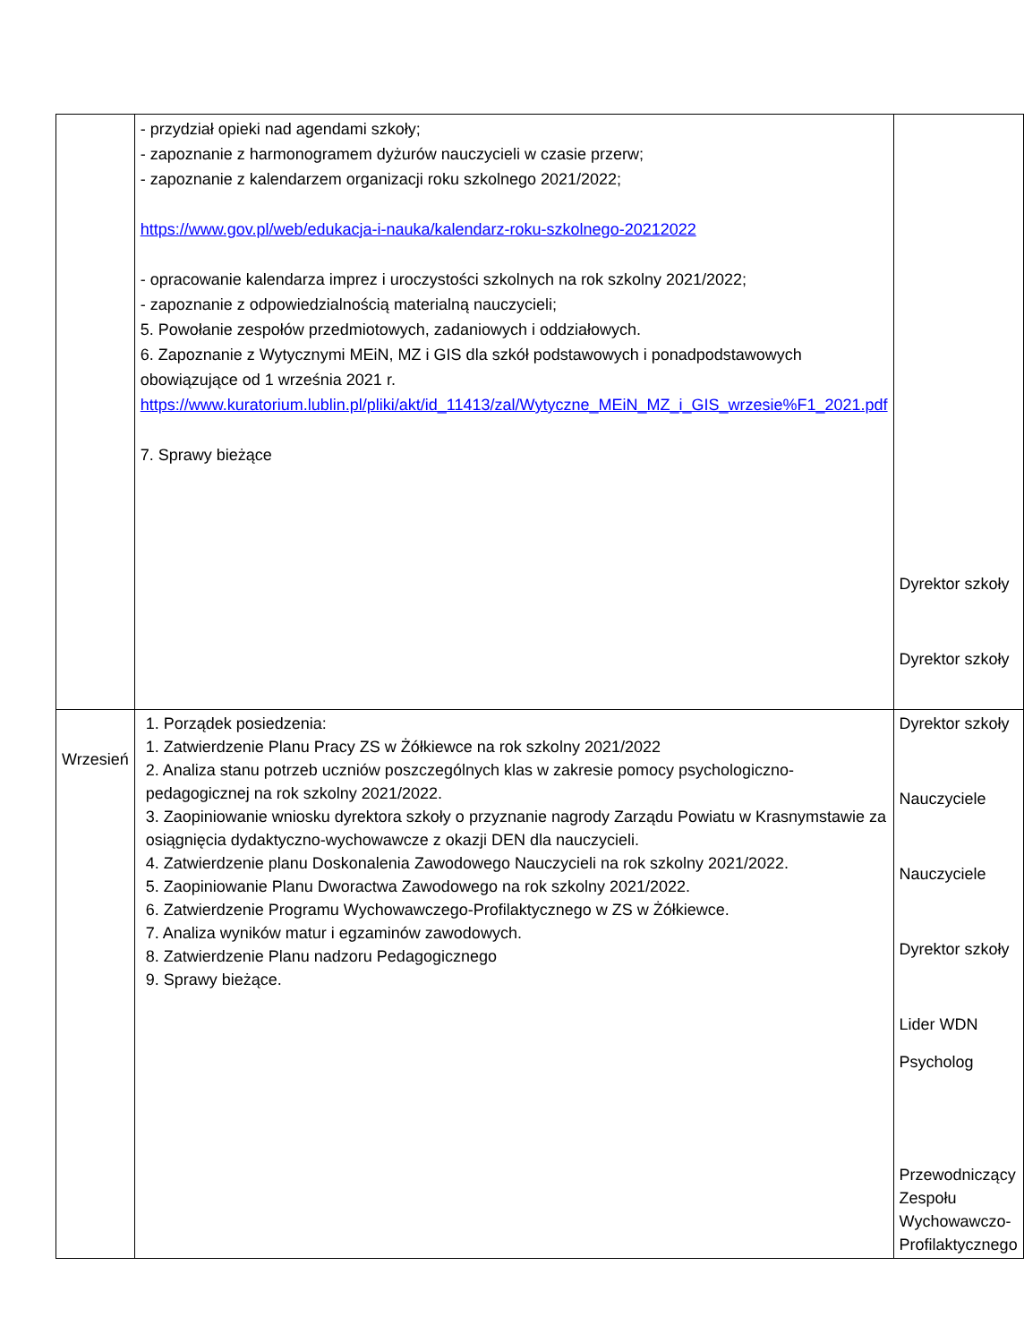| | - przydział opieki nad agendami szkoły; - zapoznanie z harmonogramem dyżurów nauczycieli w czasie przerw; - zapoznanie z kalendarzem organizacji roku szkolnego 2021/2022; https://www.gov.pl/web/edukacja-i-nauka/kalendarz-roku-szkolnego-20212022 - opracowanie kalendarza imprez i uroczystości szkolnych na rok szkolny 2021/2022; - zapoznanie z odpowiedzialnością materialną nauczycieli; 5. Powołanie zespołów przedmiotowych, zadaniowych i oddziałowych. 6. Zapoznanie z Wytycznymi MEiN, MZ i GIS dla szkół podstawowych i ponadpodstawowych obowiązujące od 1 września 2021 r. https://www.kuratorium.lublin.pl/pliki/akt/id_11413/zal/Wytyczne_MEiN_MZ_i_GIS_wrzesie%F1_2021.pdf 7. Sprawy bieżące | Dyrektor szkoły Dyrektor szkoły |
| Wrzesień | 1. Porządek posiedzenia: 1. Zatwierdzenie Planu Pracy ZS w Żółkiewce na rok szkolny 2021/2022 2. Analiza stanu potrzeb uczniów poszczególnych klas w zakresie pomocy psychologiczno-pedagogicznej na rok szkolny 2021/2022. 3. Zaopiniowanie wniosku dyrektora szkoły o przyznanie nagrody Zarządu Powiatu w Krasnymstawie za osiągnięcia dydaktyczno-wychowawcze z okazji DEN dla nauczycieli. 4. Zatwierdzenie planu Doskonalenia Zawodowego Nauczycieli na rok szkolny 2021/2022. 5. Zaopiniowanie Planu Dworactwa Zawodowego na rok szkolny 2021/2022. 6. Zatwierdzenie Programu Wychowawczego-Profilaktycznego w ZS w Żółkiewce. 7. Analiza wyników matur i egzaminów zawodowych. 8. Zatwierdzenie Planu nadzoru Pedagogicznego 9. Sprawy bieżące. | Dyrektor szkoły Nauczyciele Nauczyciele Dyrektor szkoły Lider WDN Psycholog Przewodniczący Zespołu Wychowawczo- Profilaktycznego |